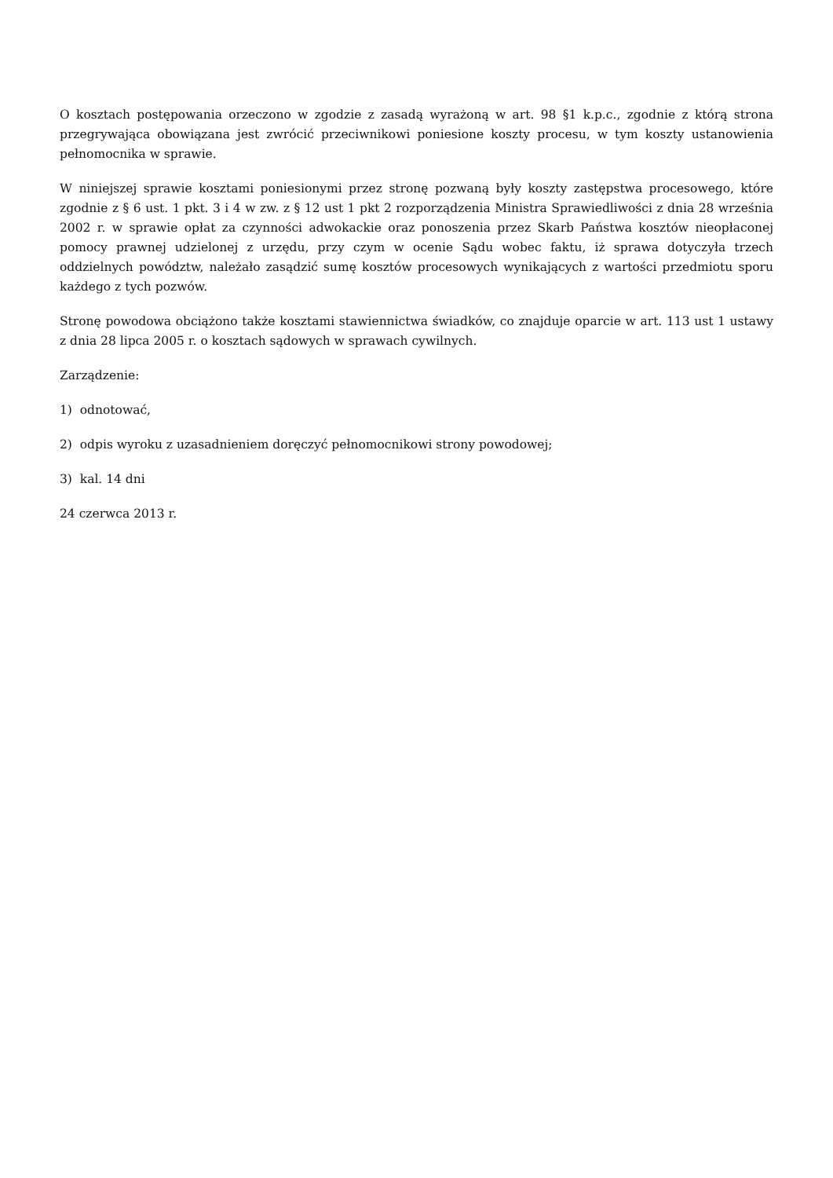O kosztach postępowania orzeczono w zgodzie z zasadą wyrażoną w art. 98 §1 k.p.c., zgodnie z którą strona przegrywająca obowiązana jest zwrócić przeciwnikowi poniesione koszty procesu, w tym koszty ustanowienia pełnomocnika w sprawie.
W niniejszej sprawie kosztami poniesionymi przez stronę pozwaną były koszty zastępstwa procesowego, które zgodnie z § 6 ust. 1 pkt. 3 i 4 w zw. z § 12 ust 1 pkt 2 rozporządzenia Ministra Sprawiedliwości z dnia 28 września 2002 r. w sprawie opłat za czynności adwokackie oraz ponoszenia przez Skarb Państwa kosztów nieopłaconej pomocy prawnej udzielonej z urzędu, przy czym w ocenie Sądu wobec faktu, iż sprawa dotyczyła trzech oddzielnych powództw, należało zasądzić sumę kosztów procesowych wynikających z wartości przedmiotu sporu każdego z tych pozwów.
Stronę powodowa obciążono także kosztami stawiennictwa świadków, co znajduje oparcie w art. 113 ust 1 ustawy z dnia 28 lipca 2005 r. o kosztach sądowych w sprawach cywilnych.
Zarządzenie:
1) odnotować,
2) odpis wyroku z uzasadnieniem doręczyć pełnomocnikowi strony powodowej;
3) kal. 14 dni
24 czerwca 2013 r.